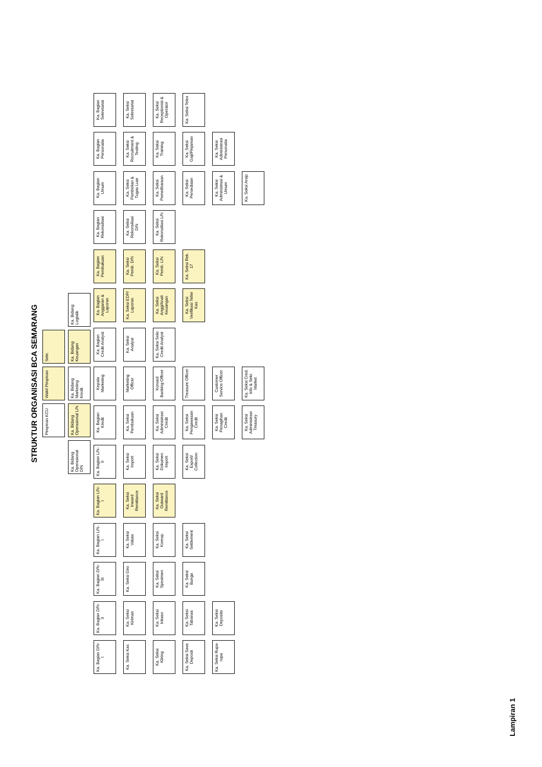STRUKTUR ORGANISASI BCA SEMARANG
Pimpinan KCU
Wakil Pimpinan
Sekr.
Ka. Bidang Operasional D/N
Ka. Bidang Operasional L/N
Ka. Bidang Marketing Kredit
Ka. Bidang Keuangan
Ka. Bidang Logistik
Ka. Bagian D/N-I
Ka. Seksi Kas
Ka. Seksi Kliring
Ka. Seksi Save Deposit
Ka. Seksi Rupa-rupa
Ka. Bagian D/N-II
Ka. Seksi Kiriman
Ka. Seksi Inkaso
Ka. Seksi Tabanas
Ka. Seksi Deposito
Ka. Bagian D/N-III
Ka. Seksi Giro
Ka. Seksi Spesimen
Ka. Seksi Bunga
Ka. Bagian L/N-I
Ka. Seksi Valuta
Ka. Seksi Koresp.
Ka. Seksi Settlement
Ka. Bagian L/N-I
Ka. Seksi Inward Remittance
Ka. Seksi Outward Remittance
Ka. Bagian L/N-II
Ka. Seksi Import
Ka. Seksi Dokumen Import
Ka. Seksi Export/ Collection
Ka. Bagian Kredit
Ka. Seksi Pembukuan
Ka. Seksi Administrasi Credit
Ka. Seksi Pengawasan Credit
Ka. Seksi Penagihan Credit
Ka. Seksi Administrasi Treasury
Kepala Marketing
Marketing Officer
Konsed Banking Officer
Treasure Officer
Customer Service Officer
Ka. Seksi Cred. Info & Sekr. Market
Ka. Bagian Credit Analyst
Ka. Seksi Analyst
Ka. Seksi Sekr. Credit Analyst
Ka. Bagian Anggaran & Laporan
Ka. Seksi EDP/ Laporan
Ka. Seksi Angg/Anali Keuangan
Ka. Seksi Verifikasi Teller Kas
Ka. Bagian Pembukuan
Ka. Seksi Pemb. D/N
Ka. Seksi Pemb. L/N
Ka. Seksi Rek. 17
Ka. Bagian Rekonsiliasi
Ka. Seksi Rekonsiliasi D/N
Ka. Seksi Rekonsiliasi L/N
Ka. Bagian Umum
Ka. Seksi Pembelian & Tugas Luar
Ka. Seksi Pemeliharaan
Ka. Seksi Persediaan
Ka. Seksi Administrasi & Umum
Ka. Seksi Arsip
Ka. Bagian Personalia
Ka. Seksi Recruitment & Testing
Ka. Seksi Training
Ka. Seksi Gaji/Pinjaman
Ka. Seksi Administrasi Personalia
Ka. Bagian Sekretariat
Ka. Seksi Sekretariat
Ka. Seksi Receptionist & Operator
Ka. Seksi Telex
Lampiran 1